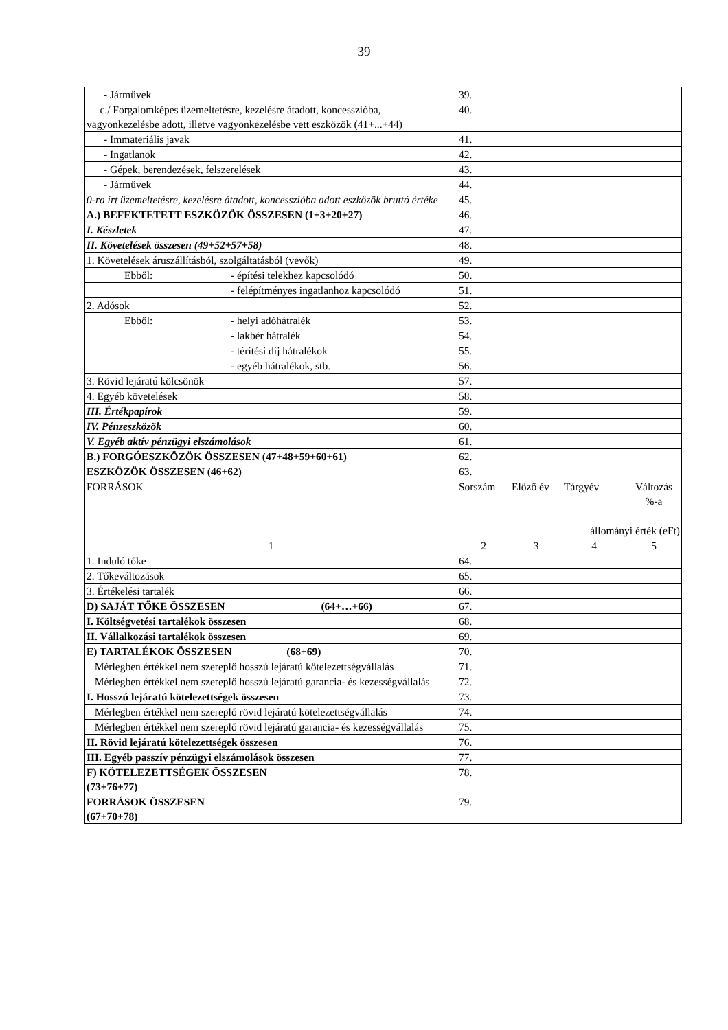39
| - Járművek | 39. | | | |
| c./ Forgalomképes üzemeltetésre, kezelésre átadott, koncesszióba, vagyonkezelésbe adott, illetve vagyonkezelésbe vett eszközök (41+...+44) | 40. | | | |
| - Immateriális javak | 41. | | | |
| - Ingatlanok | 42. | | | |
| - Gépek, berendezések, felszerelések | 43. | | | |
| - Járművek | 44. | | | |
| 0-ra írt üzemeltetésre, kezelésre átadott, koncesszióba adott eszközök bruttó értéke | 45. | | | |
| A.) BEFEKTETETT ESZKÖZÖK ÖSSZESEN (1+3+20+27) | 46. | | | |
| I. Készletek | 47. | | | |
| II. Követelések összesen (49+52+57+58) | 48. | | | |
| 1. Követelések áruszállításból, szolgáltatásból (vevők) | 49. | | | |
| Ebből: - építési telekhez kapcsolódó | 50. | | | |
| - felépítményes ingatlanhoz kapcsolódó | 51. | | | |
| 2. Adósok | 52. | | | |
| Ebből: - helyi adóhátralék | 53. | | | |
| - lakbér hátralék | 54. | | | |
| - térítési díj hátralékok | 55. | | | |
| - egyéb hátralékok, stb. | 56. | | | |
| 3. Rövid lejáratú kölcsönök | 57. | | | |
| 4. Egyéb követelések | 58. | | | |
| III. Értékpapírok | 59. | | | |
| IV. Pénzeszközök | 60. | | | |
| V. Egyéb aktív pénzügyi elszámolások | 61. | | | |
| B.) FORGÓESZKÖZÖK ÖSSZESEN (47+48+59+60+61) | 62. | | | |
| ESZKÖZÖK ÖSSZESEN (46+62) | 63. | | | |
| FORRÁSOK | Sorszám | Előző év | Tárgyév | Változás %-a |
| | | állományi érték (eFt) | | |
| 1 | 2 | 3 | 4 | 5 |
| 1. Induló tőke | 64. | | | |
| 2. Tőkeváltozások | 65. | | | |
| 3. Értékelési tartalék | 66. | | | |
| D) SAJÁT TŐKE ÖSSZESEN (64+…+66) | 67. | | | |
| I. Költségvetési tartalékok összesen | 68. | | | |
| II. Vállalkozási tartalékok összesen | 69. | | | |
| E) TARTALÉKOK ÖSSZESEN (68+69) | 70. | | | |
| Mérlegben értékkel nem szereplő hosszú lejáratú kötelezettségvállalás | 71. | | | |
| Mérlegben értékkel nem szereplő hosszú lejáratú garancia- és kezességvállalás | 72. | | | |
| I. Hosszú lejáratú kötelezettségek összesen | 73. | | | |
| Mérlegben értékkel nem szereplő rövid lejáratú kötelezettségvállalás | 74. | | | |
| Mérlegben értékkel nem szereplő rövid lejáratú garancia- és kezességvállalás | 75. | | | |
| II. Rövid lejáratú kötelezettségek összesen | 76. | | | |
| III. Egyéb passzív pénzügyi elszámolások összesen | 77. | | | |
| F) KÖTELEZETTSÉGEK ÖSSZESEN (73+76+77) | 78. | | | |
| FORRÁSOK ÖSSZESEN (67+70+78) | 79. | | | |